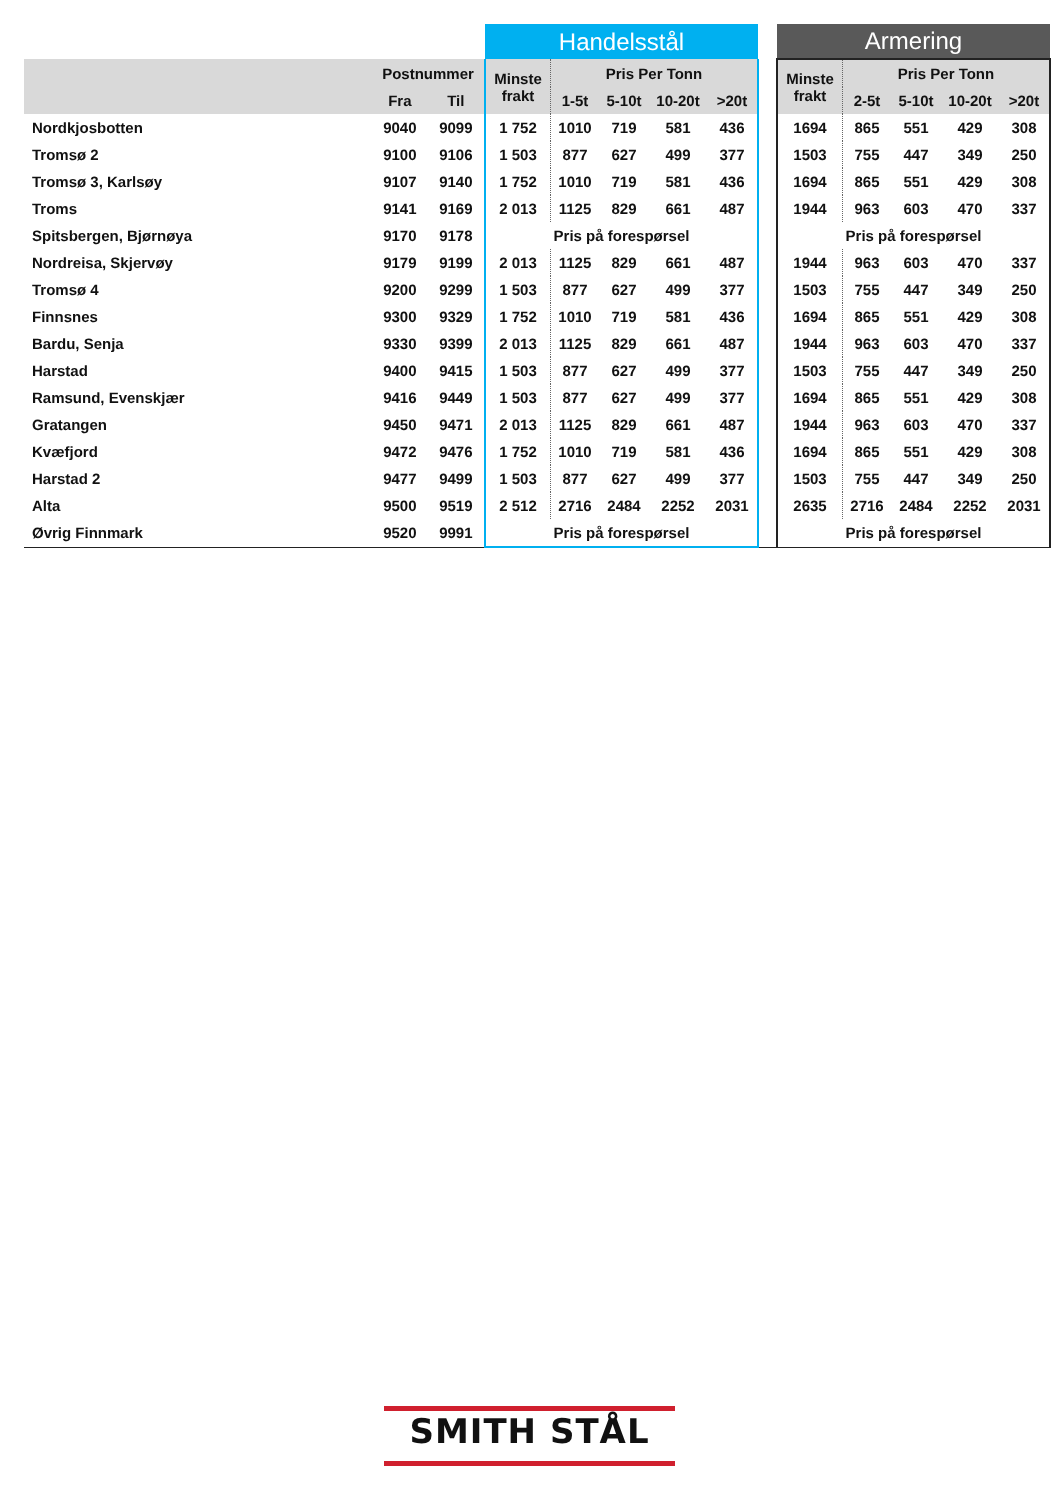| | | | Handelsstål | | | | | | Armering | | | | |
| | Postnummer | | Minste frakt | Pris Per Tonn | | | | | Minste frakt | Pris Per Tonn | | | |
| | Fra | Til | | 1-5t | 5-10t | 10-20t | >20t | | | 2-5t | 5-10t | 10-20t | >20t |
| Nordkjosbotten | 9040 | 9099 | 1 752 | 1010 | 719 | 581 | 436 | | 1694 | 865 | 551 | 429 | 308 |
| Tromsø 2 | 9100 | 9106 | 1 503 | 877 | 627 | 499 | 377 | | 1503 | 755 | 447 | 349 | 250 |
| Tromsø 3, Karlsøy | 9107 | 9140 | 1 752 | 1010 | 719 | 581 | 436 | | 1694 | 865 | 551 | 429 | 308 |
| Troms | 9141 | 9169 | 2 013 | 1125 | 829 | 661 | 487 | | 1944 | 963 | 603 | 470 | 337 |
| Spitsbergen, Bjørnøya | 9170 | 9178 | Pris på forespørsel | | | | | | Pris på forespørsel | | | | |
| Nordreisa, Skjervøy | 9179 | 9199 | 2 013 | 1125 | 829 | 661 | 487 | | 1944 | 963 | 603 | 470 | 337 |
| Tromsø 4 | 9200 | 9299 | 1 503 | 877 | 627 | 499 | 377 | | 1503 | 755 | 447 | 349 | 250 |
| Finnsnes | 9300 | 9329 | 1 752 | 1010 | 719 | 581 | 436 | | 1694 | 865 | 551 | 429 | 308 |
| Bardu, Senja | 9330 | 9399 | 2 013 | 1125 | 829 | 661 | 487 | | 1944 | 963 | 603 | 470 | 337 |
| Harstad | 9400 | 9415 | 1 503 | 877 | 627 | 499 | 377 | | 1503 | 755 | 447 | 349 | 250 |
| Ramsund, Evenskjær | 9416 | 9449 | 1 503 | 877 | 627 | 499 | 377 | | 1694 | 865 | 551 | 429 | 308 |
| Gratangen | 9450 | 9471 | 2 013 | 1125 | 829 | 661 | 487 | | 1944 | 963 | 603 | 470 | 337 |
| Kvæfjord | 9472 | 9476 | 1 752 | 1010 | 719 | 581 | 436 | | 1694 | 865 | 551 | 429 | 308 |
| Harstad 2 | 9477 | 9499 | 1 503 | 877 | 627 | 499 | 377 | | 1503 | 755 | 447 | 349 | 250 |
| Alta | 9500 | 9519 | 2 512 | 2716 | 2484 | 2252 | 2031 | | 2635 | 2716 | 2484 | 2252 | 2031 |
| Øvrig Finnmark | 9520 | 9991 | Pris på forespørsel | | | | | | Pris på forespørsel | | | | |
SMITH STÅL